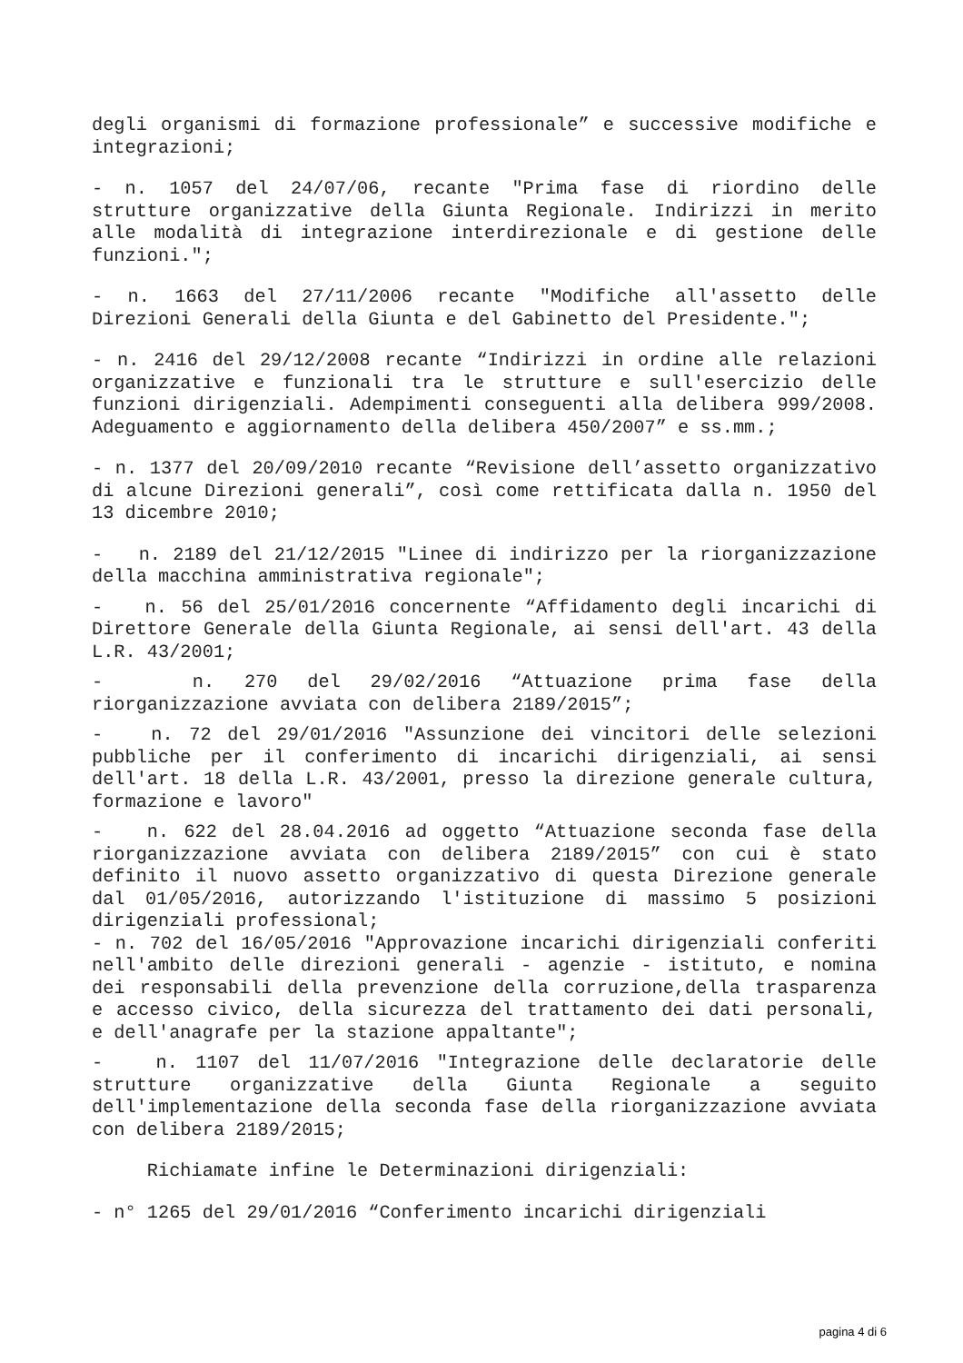degli organismi di formazione professionale” e successive modifiche e integrazioni;
- n. 1057 del 24/07/06, recante "Prima fase di riordino delle strutture organizzative della Giunta Regionale. Indirizzi in merito alle modalità di integrazione interdirezionale e di gestione delle funzioni.";
- n. 1663 del 27/11/2006 recante "Modifiche all'assetto delle Direzioni Generali della Giunta e del Gabinetto del Presidente.";
- n. 2416 del 29/12/2008 recante “Indirizzi in ordine alle relazioni organizzative e funzionali tra le strutture e sull'esercizio delle funzioni dirigenziali. Adempimenti conseguenti alla delibera 999/2008. Adeguamento e aggiornamento della delibera 450/2007” e ss.mm.;
- n. 1377 del 20/09/2010 recante “Revisione dell’assetto organizzativo di alcune Direzioni generali”, così come rettificata dalla n. 1950 del 13 dicembre 2010;
- n. 2189 del 21/12/2015 "Linee di indirizzo per la riorganizzazione della macchina amministrativa regionale";
- n. 56 del 25/01/2016 concernente “Affidamento degli incarichi di Direttore Generale della Giunta Regionale, ai sensi dell'art. 43 della L.R. 43/2001;
- n. 270 del 29/02/2016 “Attuazione prima fase della riorganizzazione avviata con delibera 2189/2015”;
- n. 72 del 29/01/2016 "Assunzione dei vincitori delle selezioni pubbliche per il conferimento di incarichi dirigenziali, ai sensi dell'art. 18 della L.R. 43/2001, presso la direzione generale cultura, formazione e lavoro"
- n. 622 del 28.04.2016 ad oggetto “Attuazione seconda fase della riorganizzazione avviata con delibera 2189/2015” con cui è stato definito il nuovo assetto organizzativo di questa Direzione generale dal 01/05/2016, autorizzando l'istituzione di massimo 5 posizioni dirigenziali professional;
- n. 702 del 16/05/2016 "Approvazione incarichi dirigenziali conferiti nell'ambito delle direzioni generali - agenzie - istituto, e nomina dei responsabili della prevenzione della corruzione,della trasparenza e accesso civico, della sicurezza del trattamento dei dati personali, e dell'anagrafe per la stazione appaltante";
- n. 1107 del 11/07/2016 "Integrazione delle declaratorie delle strutture organizzative della Giunta Regionale a seguito dell'implementazione della seconda fase della riorganizzazione avviata con delibera 2189/2015;
Richiamate infine le Determinazioni dirigenziali:
- n° 1265 del 29/01/2016 “Conferimento incarichi dirigenziali
pagina 4 di 6